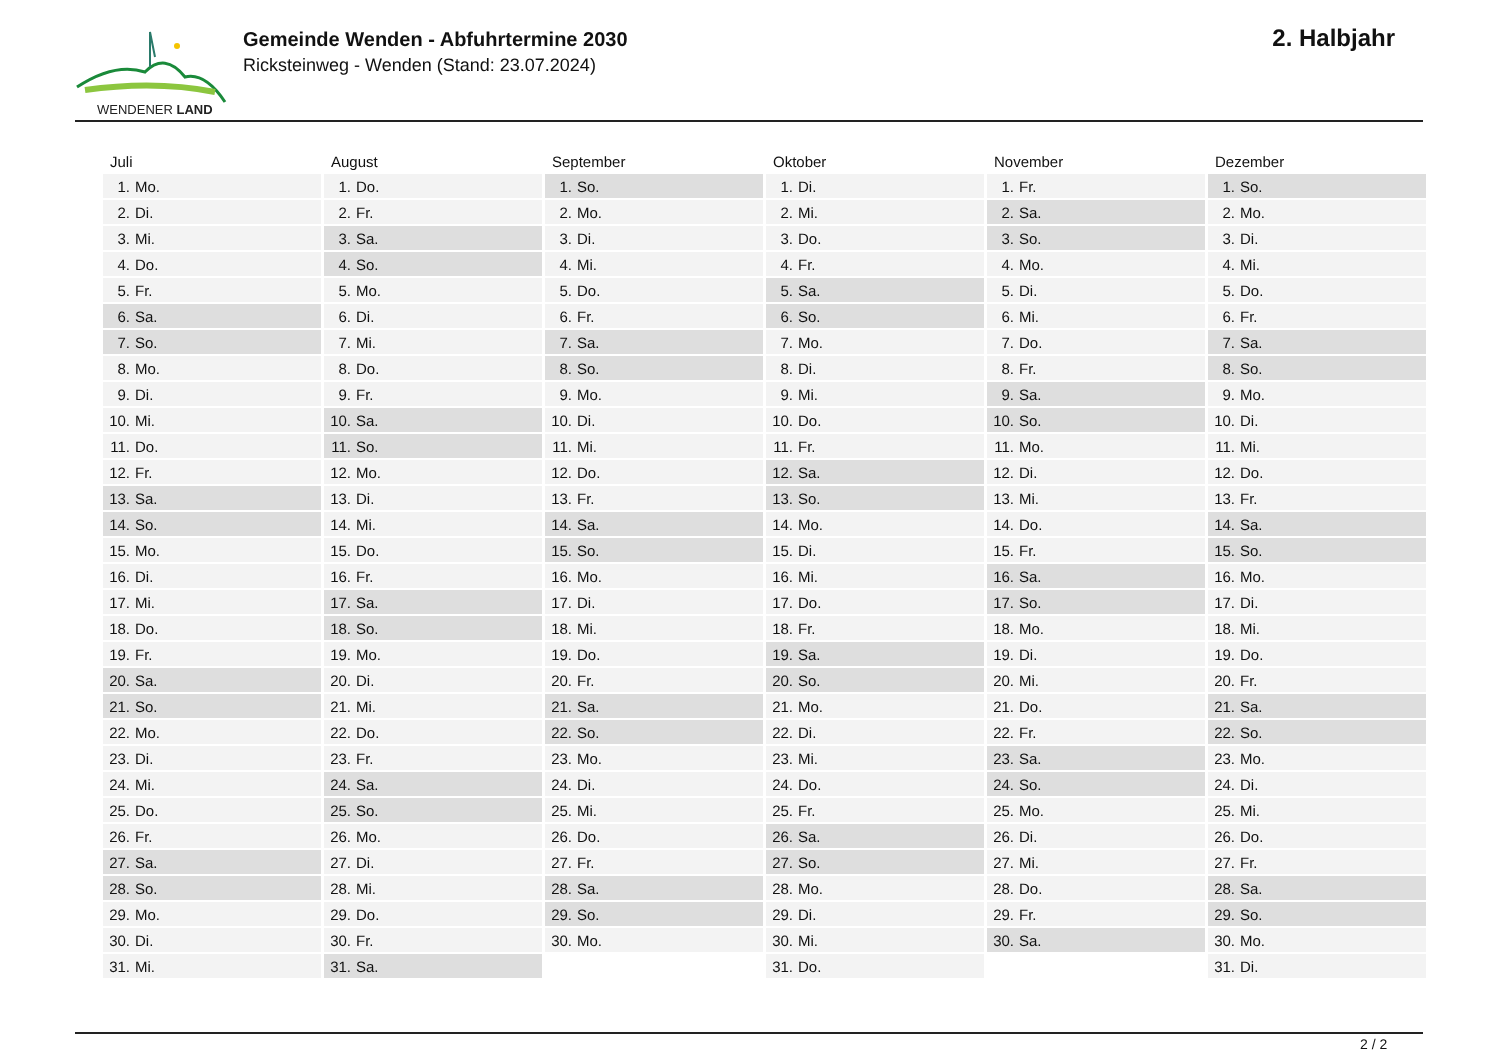WENDENER LAND
Gemeinde Wenden - Abfuhrtermine 2030
Ricksteinweg - Wenden (Stand: 23.07.2024)
2. Halbjahr
| Juli | August | September | Oktober | November | Dezember |
| --- | --- | --- | --- | --- | --- |
| 1. Mo. | 1. Do. | 1. So. | 1. Di. | 1. Fr. | 1. So. |
| 2. Di. | 2. Fr. | 2. Mo. | 2. Mi. | 2. Sa. | 2. Mo. |
| 3. Mi. | 3. Sa. | 3. Di. | 3. Do. | 3. So. | 3. Di. |
| 4. Do. | 4. So. | 4. Mi. | 4. Fr. | 4. Mo. | 4. Mi. |
| 5. Fr. | 5. Mo. | 5. Do. | 5. Sa. | 5. Di. | 5. Do. |
| 6. Sa. | 6. Di. | 6. Fr. | 6. So. | 6. Mi. | 6. Fr. |
| 7. So. | 7. Mi. | 7. Sa. | 7. Mo. | 7. Do. | 7. Sa. |
| 8. Mo. | 8. Do. | 8. So. | 8. Di. | 8. Fr. | 8. So. |
| 9. Di. | 9. Fr. | 9. Mo. | 9. Mi. | 9. Sa. | 9. Mo. |
| 10. Mi. | 10. Sa. | 10. Di. | 10. Do. | 10. So. | 10. Di. |
| 11. Do. | 11. So. | 11. Mi. | 11. Fr. | 11. Mo. | 11. Mi. |
| 12. Fr. | 12. Mo. | 12. Do. | 12. Sa. | 12. Di. | 12. Do. |
| 13. Sa. | 13. Di. | 13. Fr. | 13. So. | 13. Mi. | 13. Fr. |
| 14. So. | 14. Mi. | 14. Sa. | 14. Mo. | 14. Do. | 14. Sa. |
| 15. Mo. | 15. Do. | 15. So. | 15. Di. | 15. Fr. | 15. So. |
| 16. Di. | 16. Fr. | 16. Mo. | 16. Mi. | 16. Sa. | 16. Mo. |
| 17. Mi. | 17. Sa. | 17. Di. | 17. Do. | 17. So. | 17. Di. |
| 18. Do. | 18. So. | 18. Mi. | 18. Fr. | 18. Mo. | 18. Mi. |
| 19. Fr. | 19. Mo. | 19. Do. | 19. Sa. | 19. Di. | 19. Do. |
| 20. Sa. | 20. Di. | 20. Fr. | 20. So. | 20. Mi. | 20. Fr. |
| 21. So. | 21. Mi. | 21. Sa. | 21. Mo. | 21. Do. | 21. Sa. |
| 22. Mo. | 22. Do. | 22. So. | 22. Di. | 22. Fr. | 22. So. |
| 23. Di. | 23. Fr. | 23. Mo. | 23. Mi. | 23. Sa. | 23. Mo. |
| 24. Mi. | 24. Sa. | 24. Di. | 24. Do. | 24. So. | 24. Di. |
| 25. Do. | 25. So. | 25. Mi. | 25. Fr. | 25. Mo. | 25. Mi. |
| 26. Fr. | 26. Mo. | 26. Do. | 26. Sa. | 26. Di. | 26. Do. |
| 27. Sa. | 27. Di. | 27. Fr. | 27. So. | 27. Mi. | 27. Fr. |
| 28. So. | 28. Mi. | 28. Sa. | 28. Mo. | 28. Do. | 28. Sa. |
| 29. Mo. | 29. Do. | 29. So. | 29. Di. | 29. Fr. | 29. So. |
| 30. Di. | 30. Fr. | 30. Mo. | 30. Mi. | 30. Sa. | 30. Mo. |
| 31. Mi. | 31. Sa. | | 31. Do. | | 31. Di. |
2 / 2